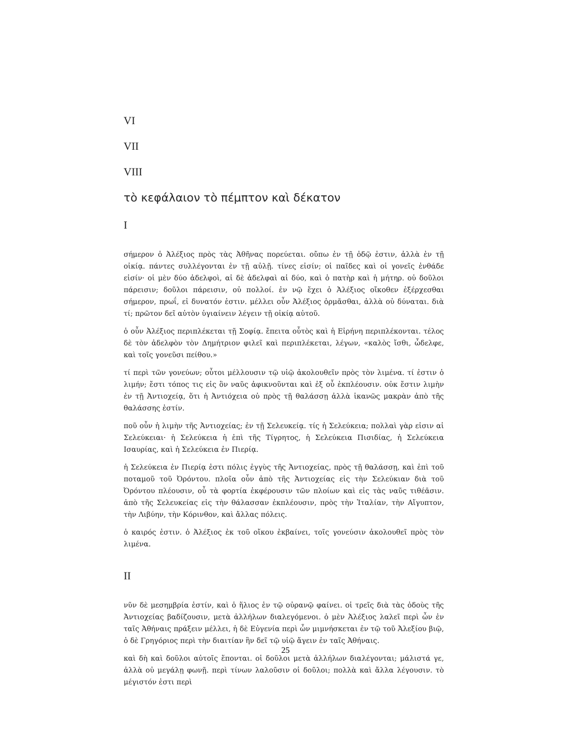VI
VII
VIII
τὸ κεφάλαιον τὸ πέμπτον καὶ δέκατον
I
σήμερον ὁ Ἀλέξιος πρὸς τὰς Ἀθῆνας πορεύεται. οὔπω ἐν τῇ ὁδῷ ἐστιν, ἀλλὰ ἐν τῇ οἰκίᾳ. πάντες συλλέγονται ἐν τῇ αὐλῇ. τίνες εἰσίν; οἱ παῖδες καὶ οἱ γονεῖς ἐνθάδε εἰσίν· οἱ μὲν δύο ἀδελφοὶ, αἱ δὲ ἀδελφαὶ αἱ δύο, καὶ ὁ πατὴρ καὶ ἡ μήτηρ. οὐ δοῦλοι πάρεισιν; δοῦλοι πάρεισιν, οὐ πολλοί. ἐν νῷ ἔχει ὁ Ἀλέξιος οἴκοθεν ἐξέρχεσθαι σήμερον, πρωΐ, εἰ δυνατόν ἐστιν. μέλλει οὖν Ἀλέξιος ὁρμᾶσθαι, ἀλλὰ οὐ δύναται. διὰ τί; πρῶτον δεῖ αὐτὸν ὑγιαίνειν λέγειν τῇ οἰκίᾳ αὐτοῦ.
ὁ οὖν Ἀλέξιος περιπλέκεται τῇ Σοφίᾳ. ἔπειτα οὗτὸς καὶ ἡ Εἰρήνη περιπλέκονται. τέλος δὲ τὸν ἀδελφὸν τὸν Δημήτριον φιλεῖ καὶ περιπλέκεται, λέγων, «καλὸς ἴσθι, ὦδελφε, καὶ τοῖς γονεῦσι πείθου.»
τί περὶ τῶν γονεύων; οὗτοι μέλλουσιν τῷ υἱῷ ἀκολουθεῖν πρὸς τὸν λιμένα. τί ἐστιν ὁ λιμήν; ἔστι τόπος τις εἰς ὃν ναῦς ἀφικνοῦνται καὶ ἐξ οὗ ἐκπλέουσιν. οὐκ ἔστιν λιμὴν ἐν τῇ Ἀντιοχείᾳ, ὅτι ἡ Ἀντιόχεια οὐ πρὸς τῇ θαλάσσῃ ἀλλὰ ἱκανῶς μακρὰν ἀπὸ τῆς θαλάσσης ἐστίν.
ποῦ οὖν ἡ λιμὴν τῆς Ἀντιοχείας; ἐν τῇ Σελευκείᾳ. τίς ἡ Σελεύκεια; πολλαὶ γὰρ εἰσιν αἱ Σελεύκειαι· ἡ Σελεύκεια ἡ ἐπὶ τῆς Τίγρητος, ἡ Σελεύκεια Πισιδίας, ἡ Σελεύκεια Ισαυρίας, καὶ ἡ Σελεύκεια ἐν Πιερίᾳ.
ἡ Σελεύκεια ἐν Πιερίᾳ ἐστι πόλις ἐγγὺς τῆς Ἀντιοχείας, πρὸς τῇ θαλάσσῃ, καὶ ἐπὶ τοῦ ποταμοῦ τοῦ Ὀρόντου. πλοῖα οὖν ἀπὸ τῆς Ἀντιοχείας εἰς τὴν Σελεύκιαν διὰ τοῦ Ὀρόντου πλέουσιν, οὗ τὰ φορτία ἐκφέρουσιν τῶν πλοίων καὶ εἰς τὰς ναῦς τιθέᾱσιν. ἀπὸ τῆς Σελευκείας εἰς τὴν θάλασσαν ἐκπλέουσιν, πρὸς τὴν Ἰταλίαν, τὴν Αἴγυπτον, τὴν Λιβύην, τὴν Κόρινθον, καὶ ἄλλας πόλεις.
ὁ καιρός ἐστιν. ὁ Ἀλέξιος ἐκ τοῦ οἴκου ἐκβαίνει, τοῖς γονεύσιν ἀκολουθεῖ πρὸς τὸν λιμένα.
II
νῦν δὲ μεσημβρία ἐστίν, καὶ ὁ ἥλιος ἐν τῷ οὐρανῷ φαίνει. οἱ τρεῖς διὰ τὰς ὁδοὺς τῆς Ἀντιοχείας βαδίζουσιν, μετὰ ἀλλήλων διαλεγόμενοι. ὁ μὲν Ἀλέξιος λαλεῖ περὶ ὧν ἐν ταῖς Ἀθήναις πράξειν μέλλει, ἡ δὲ Εὐγενία περὶ ὧν μιμνήσκεται ἐν τῷ τοῦ Ἀλεξίου βιῷ, ὁ δὲ Γρηγόριος περὶ τὴν διαιτίαν ἣν δεῖ τῷ υἱῷ ἄγειν ἐν ταῖς Ἀθήναις.
καὶ δὴ καὶ δοῦλοι αὐτοῖς ἕπονται. οἱ δοῦλοι μετὰ ἀλλήλων διαλέγονται; μάλιστά γε, ἀλλὰ οὐ μεγάλῃ φωνῇ. περὶ τίνων λαλοῦσιν οἱ δοῦλοι; πολλὰ καὶ ἄλλα λέγουσιν. τὸ μέγιστόν ἐστι περὶ
25